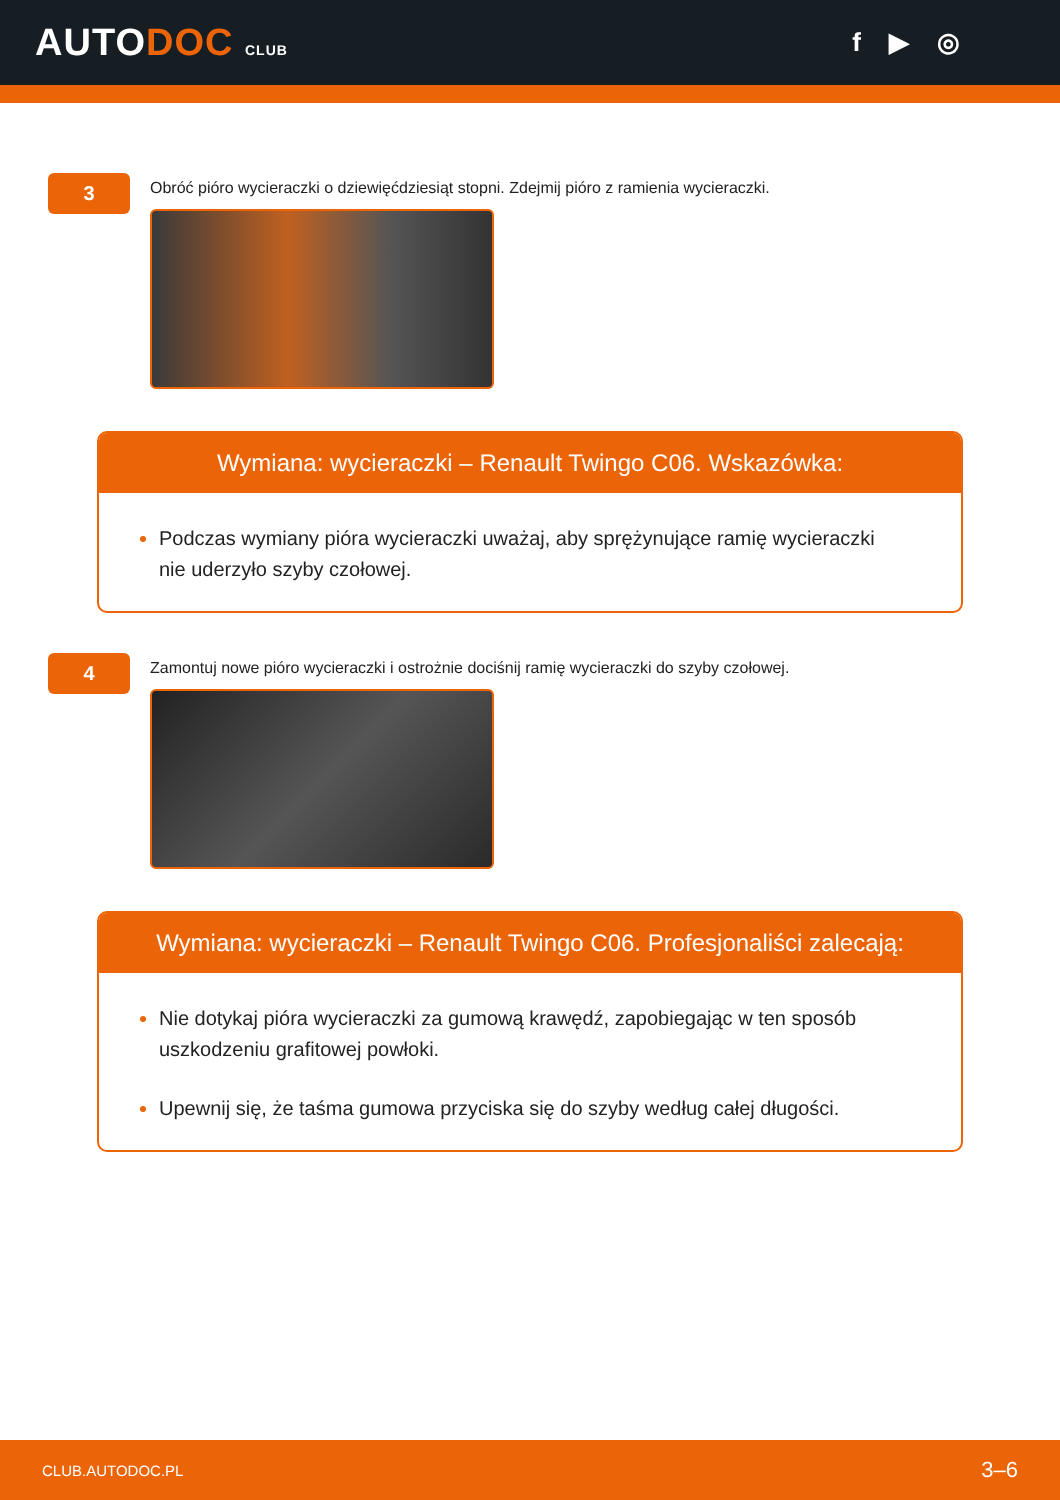AUTODOC CLUB
f ▶ ◎
3
Obróć pióro wycieraczki o dziewięćdziesiąt stopni. Zdejmij pióro z ramienia wycieraczki.
Wymiana: wycieraczki – Renault Twingo C06. Wskazówka:
Podczas wymiany pióra wycieraczki uważaj, aby sprężynujące ramię wycieraczki nie uderzyło szyby czołowej.
4
Zamontuj nowe pióro wycieraczki i ostrożnie dociśnij ramię wycieraczki do szyby czołowej.
Wymiana: wycieraczki – Renault Twingo C06. Profesjonaliści zalecają:
Nie dotykaj pióra wycieraczki za gumową krawędź, zapobiegając w ten sposób uszkodzeniu grafitowej powłoki.
Upewnij się, że taśma gumowa przyciska się do szyby według całej długości.
CLUB.AUTODOC.PL 3–6